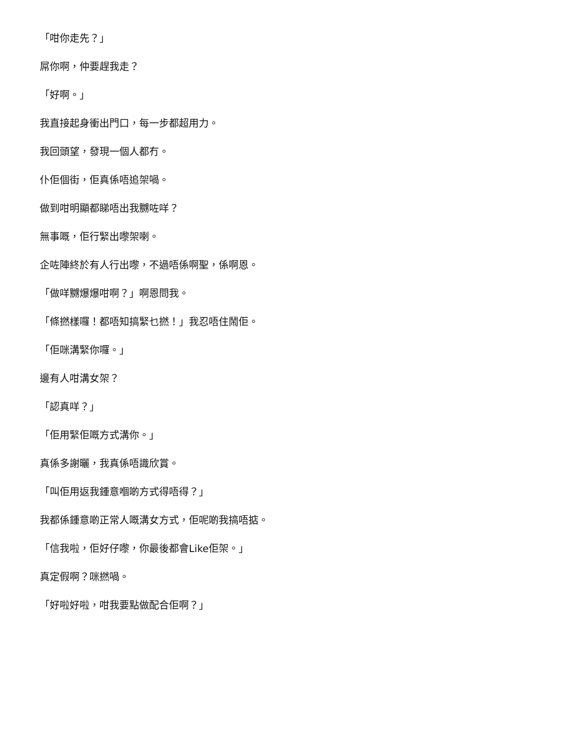「咁你走先？」
屌你啊，仲要趕我走？
「好啊。」
我直接起身衝出門口，每一步都超用力。
我回頭望，發現一個人都冇。
仆佢個街，佢真係唔追架喎。
做到咁明顯都睇唔出我嬲咗咩？
無事嘅，佢行緊出嚟架喇。
企咗陣終於有人行出嚟，不過唔係啊聖，係啊恩。
「做咩嬲爆爆咁啊？」啊恩問我。
「條撚樣囉！都唔知搞緊乜撚！」我忍唔住鬧佢。
「佢咪溝緊你囉。」
邊有人咁溝女架？
「認真咩？」
「佢用緊佢嘅方式溝你。」
真係多謝曬，我真係唔識欣賞。
「叫佢用返我鍾意嗰啲方式得唔得？」
我都係鍾意啲正常人嘅溝女方式，佢呢啲我搞唔掂。
「信我啦，佢好仔嚟，你最後都會Like佢架。」
真定假啊？咪撚喎。
「好啦好啦，咁我要點做配合佢啊？」